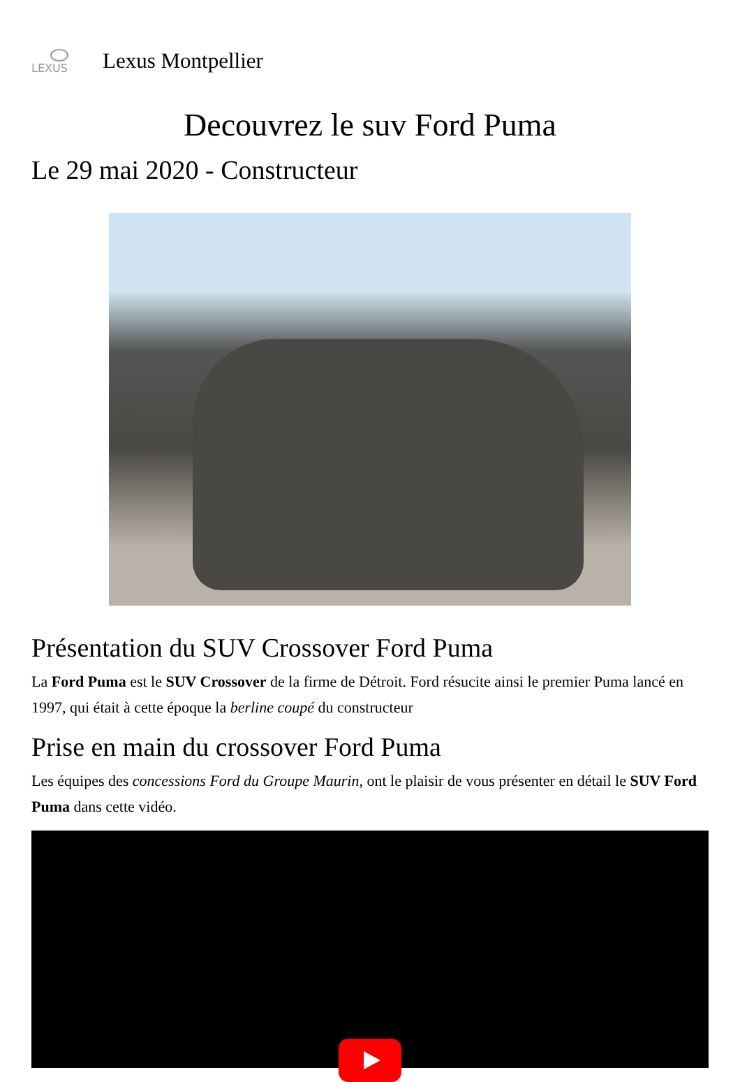LEXUS
Lexus Montpellier
Decouvrez le suv Ford Puma
Le 29 mai 2020 - Constructeur
Présentation du SUV Crossover Ford Puma
La Ford Puma est le SUV Crossover de la firme de Détroit. Ford résucite ainsi le premier Puma lancé en 1997, qui était à cette époque la berline coupé du constructeur
Prise en main du crossover Ford Puma
Les équipes des concessions Ford du Groupe Maurin, ont le plaisir de vous présenter en détail le SUV Ford Puma dans cette vidéo.